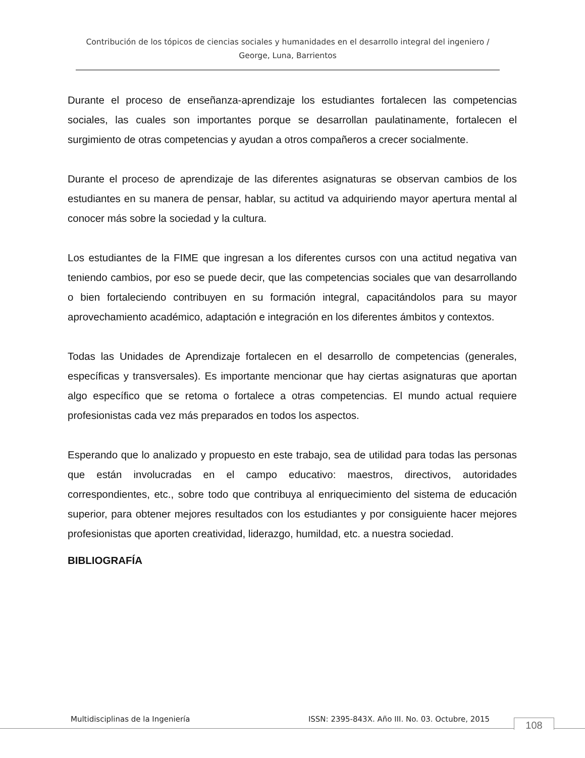Contribución de los tópicos de ciencias sociales y humanidades en el desarrollo integral del ingeniero / George, Luna, Barrientos
Durante el proceso de enseñanza-aprendizaje los estudiantes fortalecen las competencias sociales, las cuales son importantes porque se desarrollan paulatinamente, fortalecen el surgimiento de otras competencias y ayudan a otros compañeros a crecer socialmente.
Durante el proceso de aprendizaje de las diferentes asignaturas se observan cambios de los estudiantes en su manera de pensar, hablar, su actitud va adquiriendo mayor apertura mental al conocer más sobre la sociedad y la cultura.
Los estudiantes de la FIME que ingresan a los diferentes cursos con una actitud negativa van teniendo cambios, por eso se puede decir, que las competencias sociales que van desarrollando o bien fortaleciendo contribuyen en su formación integral, capacitándolos para su mayor aprovechamiento académico, adaptación e integración en los diferentes ámbitos y contextos.
Todas las Unidades de Aprendizaje fortalecen en el desarrollo de competencias (generales, específicas y transversales). Es importante mencionar que hay ciertas asignaturas que aportan algo específico que se retoma o fortalece a otras competencias. El mundo actual requiere profesionistas cada vez más preparados en todos los aspectos.
Esperando que lo analizado y propuesto en este trabajo, sea de utilidad para todas las personas que están involucradas en el campo educativo: maestros, directivos, autoridades correspondientes, etc., sobre todo que contribuya al enriquecimiento del sistema de educación superior, para obtener mejores resultados con los estudiantes y por consiguiente hacer mejores profesionistas que aporten creatividad, liderazgo, humildad, etc. a nuestra sociedad.
BIBLIOGRAFÍA
Multidisciplinas de la Ingeniería ISSN: 2395-843X. Año III. No. 03. Octubre, 2015 108